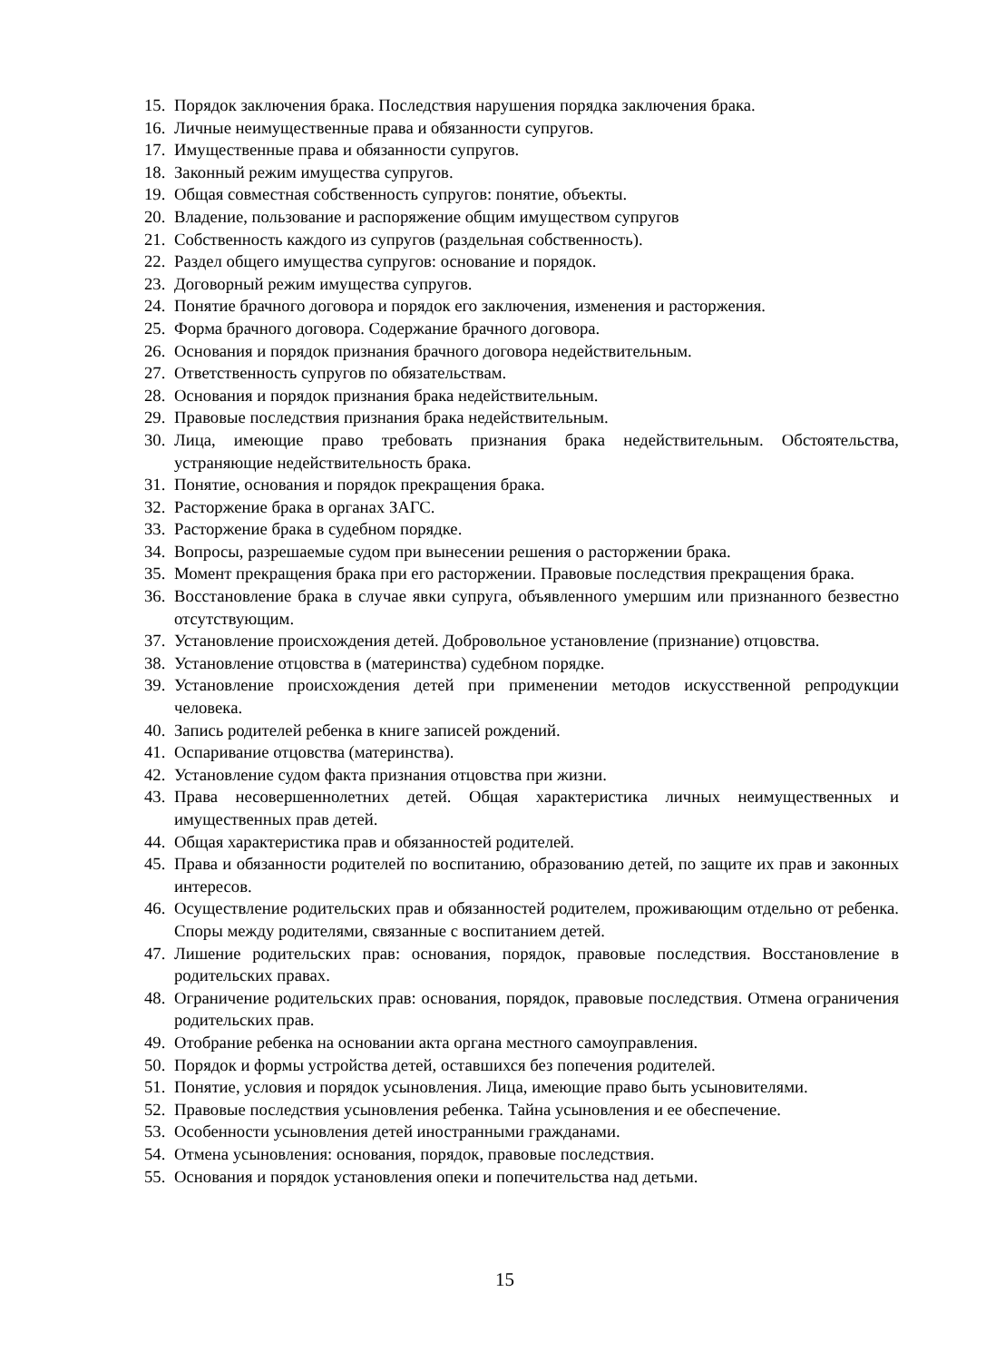15. Порядок заключения брака. Последствия нарушения порядка заключения брака.
16. Личные неимущественные права и обязанности супругов.
17. Имущественные права и обязанности супругов.
18. Законный режим имущества супругов.
19. Общая совместная собственность супругов: понятие, объекты.
20. Владение, пользование и распоряжение общим имуществом супругов
21. Собственность каждого из супругов (раздельная собственность).
22. Раздел общего имущества супругов: основание и порядок.
23. Договорный режим имущества супругов.
24. Понятие брачного договора и порядок его заключения, изменения и расторжения.
25. Форма брачного договора. Содержание брачного договора.
26. Основания и порядок признания брачного договора недействительным.
27. Ответственность супругов по обязательствам.
28. Основания и порядок признания брака недействительным.
29. Правовые последствия признания брака недействительным.
30. Лица, имеющие право требовать признания брака недействительным. Обстоятельства, устраняющие недействительность брака.
31. Понятие, основания и порядок прекращения брака.
32. Расторжение брака в органах ЗАГС.
33. Расторжение брака в судебном порядке.
34. Вопросы, разрешаемые судом при вынесении решения о расторжении брака.
35. Момент прекращения брака при его расторжении. Правовые последствия прекращения брака.
36. Восстановление брака в случае явки супруга, объявленного умершим или признанного безвестно отсутствующим.
37. Установление происхождения детей. Добровольное установление (признание) отцовства.
38. Установление отцовства в (материнства) судебном порядке.
39. Установление происхождения детей при применении методов искусственной репродукции человека.
40. Запись родителей ребенка в книге записей рождений.
41. Оспаривание отцовства (материнства).
42. Установление судом факта признания отцовства при жизни.
43. Права несовершеннолетних детей. Общая характеристика личных неимущественных и имущественных прав детей.
44. Общая характеристика прав и обязанностей родителей.
45. Права и обязанности родителей по воспитанию, образованию детей, по защите их прав и законных интересов.
46. Осуществление родительских прав и обязанностей родителем, проживающим отдельно от ребенка. Споры между родителями, связанные с воспитанием детей.
47. Лишение родительских прав: основания, порядок, правовые последствия. Восстановление в родительских правах.
48. Ограничение родительских прав: основания, порядок, правовые последствия. Отмена ограничения родительских прав.
49. Отобрание ребенка на основании акта органа местного самоуправления.
50. Порядок и формы устройства детей, оставшихся без попечения родителей.
51. Понятие, условия и порядок усыновления. Лица, имеющие право быть усыновителями.
52. Правовые последствия усыновления ребенка. Тайна усыновления и ее обеспечение.
53. Особенности усыновления детей иностранными гражданами.
54. Отмена усыновления: основания, порядок, правовые последствия.
55. Основания и порядок установления опеки и попечительства над детьми.
15